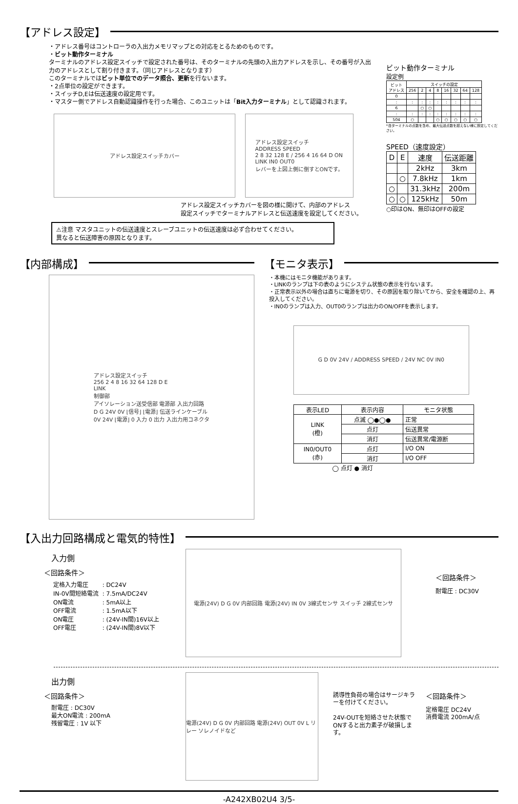【アドレス設定】
・アドレス番号はコントローラの入出力メモリマップとの対応をとるためのものです。
・ビット動作ターミナル
ターミナルのアドレス設定スイッチで設定された番号は、そのターミナルの先頭の入出力アドレスを示し、その番号が入出力のアドレスとして割り付きます。（同じアドレスとなります）
このターミナルではビット単位でのデータ照合、更新を行ないます。
・2点単位の設定ができます。
・スイッチD,Eは伝送速度の設定用です。
・マスター側でアドレス自動認識操作を行った場合、このユニットは「Bit入力ターミナル」として認識されます。
アドレス設定スイッチカバー アドレス設定スイッチ
ADDRESS SPEED
2 8 32 128 E / 256 4 16 64 D ON
LINK IN0 OUT0
レバーを上図上側に倒すとONです。
アドレス設定スイッチカバーを図の様に開けて、内部のアドレス
設定スイッチでターミナルアドレスと伝送速度を設定してください。
⚠注意 マスタユニットの伝送速度とスレーブユニットの伝送速度は必ず合わせてください。
異なると伝送障害の原因となります。
ビット動作ターミナル
設定例
| ビット アドレス | スイッチの設定 | | | | | | | |
| | 256 | 2 | 4 | 8 | 16 | 32 | 64 | 128 |
| 0 | | | | | | | | |
| : | : | : | : | : | : | : | : | : |
| 6 | | ○ | ○ | | | | | |
| : | : | : | : | : | : | : | : | : |
| 504 | ○ | | | ○ | ○ | ○ | ○ | ○ |
*自ターミナルの点数を含め、最大伝送点数を超えない様に設定してください。
SPEED（速度設定）
| D | E | 速度 | 伝送距離 |
| | | 2kHz | 3km |
| | ○ | 7.8kHz | 1km |
| ○ | | 31.3kHz | 200m |
| ○ | ○ | 125kHz | 50m |
○印はON、無印はOFFの設定
【内部構成】
アドレス設定スイッチ
256 2 4 8 16 32 64 128 D E
LINK
制御部
アイソレーション送受信部 電源部 入出力回路
D G 24V 0V ⌊信号⌋ ⌊電源⌋ 伝送ラインケーブル
0V 24V ⌊電源⌋ 0 入力 0 出力 入出力用コネクタ
【モニタ表示】
・本機にはモニタ機能があります。
・LINKのランプは下の表のようにシステム状態の表示を行ないます。
・正常表示以外の場合は直ちに電源を切り、その原因を取り除いてから、安全を確認の上、再投入してください。
・IN0のランプは入力、OUT0のランプは出力のON/OFFを表示します。
G D 0V 24V / ADDRESS SPEED / 24V NC 0V IN0
| 表示LED | 表示内容 | モニタ状態 |
| LINK (橙) | 点滅 ◯●◯● | 正常 |
| | 点灯 | 伝送異常 |
| | 消灯 | 伝送異常/電源断 |
| IN0/OUT0 (赤) | 点灯 | I/O ON |
| | 消灯 | I/O OFF |
◯ 点灯 ● 消灯
【入出力回路構成と電気的特性】
入力側
＜回路条件＞
| 定格入力電圧 | : DC24V |
| IN-0V間短絡電流 | : 7.5mA/DC24V |
| ON電流 | : 5mA以上 |
| OFF電流 | : 1.5mA以下 |
| ON電圧 | : (24V-IN間)16V以上 |
| OFF電圧 | : (24V-IN間)8V以下 |
電源(24V) D G 0V 内部回路 電源(24V) IN 0V 3線式センサ スイッチ 2線式センサ
＜回路条件＞
耐電圧 : DC30V
出力側
＜回路条件＞
耐電圧 : DC30V
最大ON電流 : 200mA
残留電圧 : 1V 以下
電源(24V) D G 0V 内部回路 電源(24V) OUT 0V L リレー ソレノイドなど
誘導性負荷の場合はサージキラーを付けてください。
24V-OUTを短絡させた状態でONすると出力素子が破損します。
＜回路条件＞
定格電圧 DC24V
消費電流 200mA/点
-A242XB02U4 3/5-